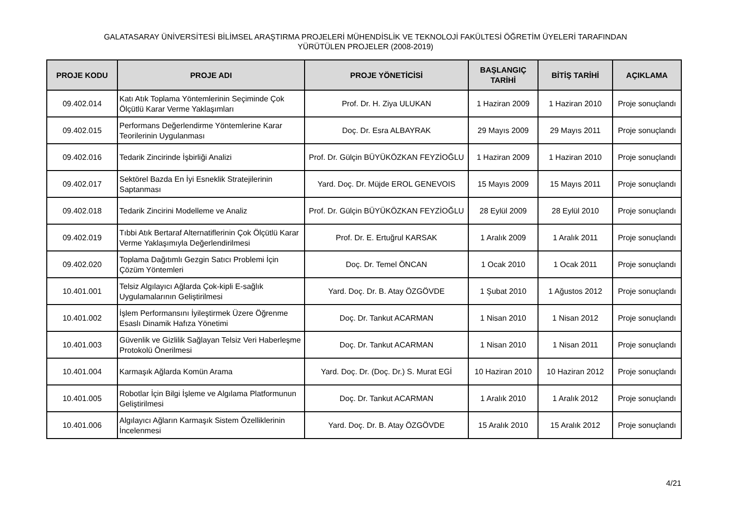GALATASARAY ÜNİVERSİTESİ BİLİMSEL ARAŞTIRMA PROJELERİ MÜHENDİSLİK VE TEKNOLOJİ FAKÜLTESİ ÖĞRETİM ÜYELERİ TARAFINDAN
YÜRÜTÜLEN PROJELER (2008-2019)
| PROJE KODU | PROJE ADI | PROJE YÖNETİCİSİ | BAŞLANGIÇ TARİHİ | BİTİŞ TARİHİ | AÇIKLAMA |
| --- | --- | --- | --- | --- | --- |
| 09.402.014 | Katı Atık Toplama Yöntemlerinin Seçiminde Çok Ölçütlü Karar Verme Yaklaşımları | Prof. Dr. H. Ziya ULUKAN | 1 Haziran 2009 | 1 Haziran 2010 | Proje sonuçlandı |
| 09.402.015 | Performans Değerlendirme Yöntemlerine Karar Teorilerinin Uygulanması | Doç. Dr. Esra ALBAYRAK | 29 Mayıs 2009 | 29 Mayıs 2011 | Proje sonuçlandı |
| 09.402.016 | Tedarik Zincirinde İşbirliği Analizi | Prof. Dr. Gülçin BÜYÜKÖZKAN FEYZİOĞLU | 1 Haziran 2009 | 1 Haziran 2010 | Proje sonuçlandı |
| 09.402.017 | Sektörel Bazda En İyi Esneklik Stratejilerinin Saptanması | Yard. Doç. Dr. Müjde EROL GENEVOIS | 15 Mayıs 2009 | 15 Mayıs 2011 | Proje sonuçlandı |
| 09.402.018 | Tedarik Zincirini Modelleme ve Analiz | Prof. Dr. Gülçin BÜYÜKÖZKAN FEYZİOĞLU | 28 Eylül 2009 | 28 Eylül 2010 | Proje sonuçlandı |
| 09.402.019 | Tıbbi Atık Bertaraf Alternatiflerinin Çok Ölçütlü Karar Verme Yaklaşımıyla Değerlendirilmesi | Prof. Dr. E. Ertuğrul KARSAK | 1 Aralık 2009 | 1 Aralık 2011 | Proje sonuçlandı |
| 09.402.020 | Toplama Dağıtımlı Gezgin Satıcı Problemi İçin Çözüm Yöntemleri | Doç. Dr. Temel ÖNCAN | 1 Ocak 2010 | 1 Ocak 2011 | Proje sonuçlandı |
| 10.401.001 | Telsiz Algılayıcı Ağlarda Çok-kipli E-sağlık Uygulamalarının Geliştirilmesi | Yard. Doç. Dr. B. Atay ÖZGÖVDE | 1 Şubat 2010 | 1 Ağustos 2012 | Proje sonuçlandı |
| 10.401.002 | İşlem Performansını İyileştirmek Üzere Öğrenme Esaslı Dinamik Hafıza Yönetimi | Doç. Dr. Tankut ACARMAN | 1 Nisan 2010 | 1 Nisan 2012 | Proje sonuçlandı |
| 10.401.003 | Güvenlik ve Gizlilik Sağlayan Telsiz Veri Haberleşme Protokolü Önerilmesi | Doç. Dr. Tankut ACARMAN | 1 Nisan 2010 | 1 Nisan 2011 | Proje sonuçlandı |
| 10.401.004 | Karmaşık Ağlarda Komün Arama | Yard. Doç. Dr. (Doç. Dr.) S. Murat EGİ | 10 Haziran 2010 | 10 Haziran 2012 | Proje sonuçlandı |
| 10.401.005 | Robotlar İçin Bilgi İşleme ve Algılama Platformunun Geliştirilmesi | Doç. Dr. Tankut ACARMAN | 1 Aralık 2010 | 1 Aralık 2012 | Proje sonuçlandı |
| 10.401.006 | Algılayıcı Ağların Karmaşık Sistem Özelliklerinin İncelenmesi | Yard. Doç. Dr. B. Atay ÖZGÖVDE | 15 Aralık 2010 | 15 Aralık 2012 | Proje sonuçlandı |
4/21